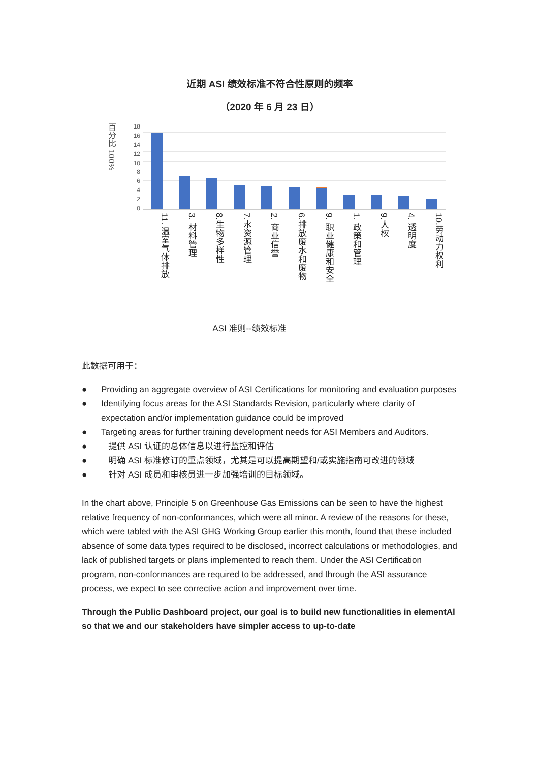近期 ASI 绩效标准不符合性原则的频率
（2020 年 6 月 23 日）
百分比 100%
02468
10
12
14
16
18
11. 温室气体排放
3. 材料管理
8.生物多样性
7.水资源管理
2. 商业信誉
6.排放废水和废物
9. 职业健康和安全
1. 政策和管理
9.人权
4. 透明度
10.劳动力权利
ASI 准则--绩效标准
此数据可用于：
● Providing an aggregate overview of ASI Certifications for monitoring and evaluation purposes
● Identifying focus areas for the ASI Standards Revision, particularly where clarity of expectation and/or implementation guidance could be improved
● Targeting areas for further training development needs for ASI Members and Auditors.
● 提供 ASI 认证的总体信息以进行监控和评估
● 明确 ASI 标准修订的重点领域，尤其是可以提高期望和/或实施指南可改进的领域
● 针对 ASI 成员和审核员进一步加强培训的目标领域。
In the chart above, Principle 5 on Greenhouse Gas Emissions can be seen to have the highest relative frequency of non-conformances, which were all minor. A review of the reasons for these, which were tabled with the ASI GHG Working Group earlier this month, found that these included absence of some data types required to be disclosed, incorrect calculations or methodologies, and lack of published targets or plans implemented to reach them. Under the ASI Certification program, non-conformances are required to be addressed, and through the ASI assurance process, we expect to see corrective action and improvement over time.
Through the Public Dashboard project, our goal is to build new functionalities in elementAl so that we and our stakeholders have simpler access to up-to-date